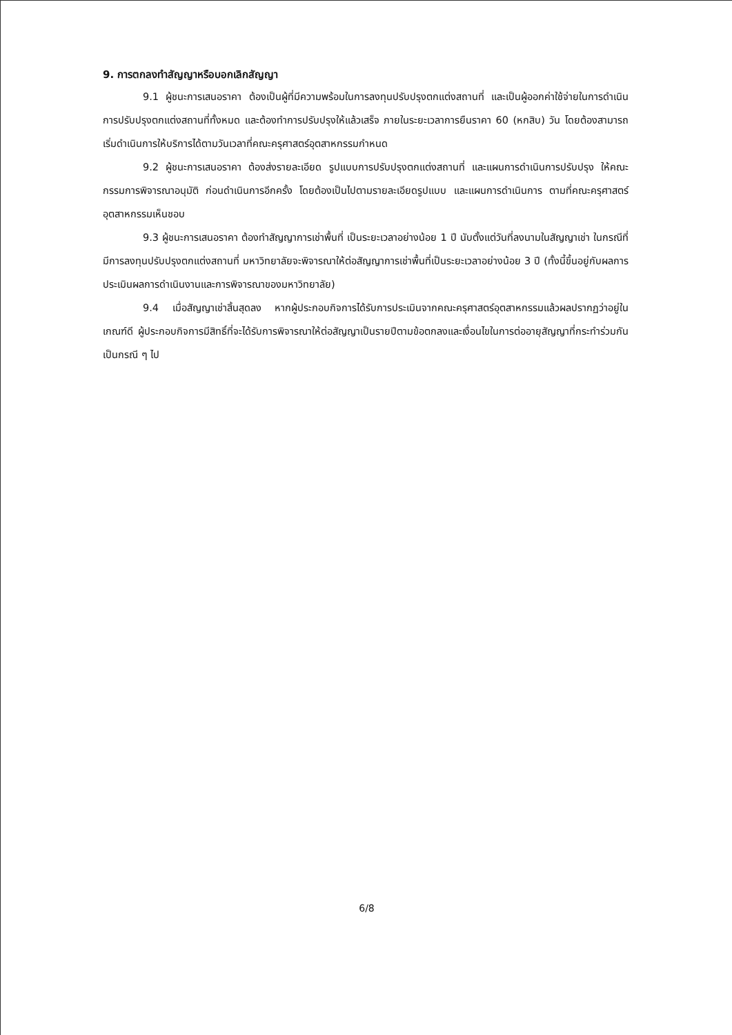9. การตกลงทำสัญญาหรือบอกเลิกสัญญา
9.1 ผู้ชนะการเสนอราคา ต้องเป็นผู้ที่มีความพร้อมในการลงทุนปรับปรุงตกแต่งสถานที่ และเป็นผู้ออกค่าใช้จ่ายในการดำเนินการปรับปรุงตกแต่งสถานที่ทั้งหมด และต้องทำการปรับปรุงให้แล้วเสร็จ ภายในระยะเวลาการยืนราคา 60 (หกสิบ) วัน โดยต้องสามารถเริ่มดำเนินการให้บริการได้ตามวันเวลาที่คณะครุศาสตร์อุตสาหกรรมกำหนด
9.2 ผู้ชนะการเสนอราคา ต้องส่งรายละเอียด รูปแบบการปรับปรุงตกแต่งสถานที่ และแผนการดำเนินการปรับปรุง ให้คณะกรรมการพิจารณาอนุมัติ ก่อนดำเนินการอีกครั้ง โดยต้องเป็นไปตามรายละเอียดรูปแบบ และแผนการดำเนินการ ตามที่คณะครุศาสตร์อุตสาหกรรมเห็นชอบ
9.3 ผู้ชนะการเสนอราคา ต้องทำสัญญาการเช่าพื้นที่ เป็นระยะเวลาอย่างน้อย 1 ปี นับตั้งแต่วันที่ลงนามในสัญญาเช่า ในกรณีที่มีการลงทุนปรับปรุงตกแต่งสถานที่ มหาวิทยาลัยจะพิจารณาให้ต่อสัญญาการเช่าพื้นที่เป็นระยะเวลาอย่างน้อย 3 ปี (ทั้งนี้ขึ้นอยู่กับผลการประเมินผลการดำเนินงานและการพิจารณาของมหาวิทยาลัย)
9.4 เมื่อสัญญาเช่าสิ้นสุดลง หากผู้ประกอบกิจการได้รับการประเมินจากคณะครุศาสตร์อุตสาหกรรมแล้วผลปรากฏว่าอยู่ในเกณฑ์ดี ผู้ประกอบกิจการมีสิทธิ์ที่จะได้รับการพิจารณาให้ต่อสัญญาเป็นรายปีตามข้อตกลงและเงื่อนไขในการต่ออายุสัญญาที่กระทำร่วมกันเป็นกรณี ๆ ไป
6/8